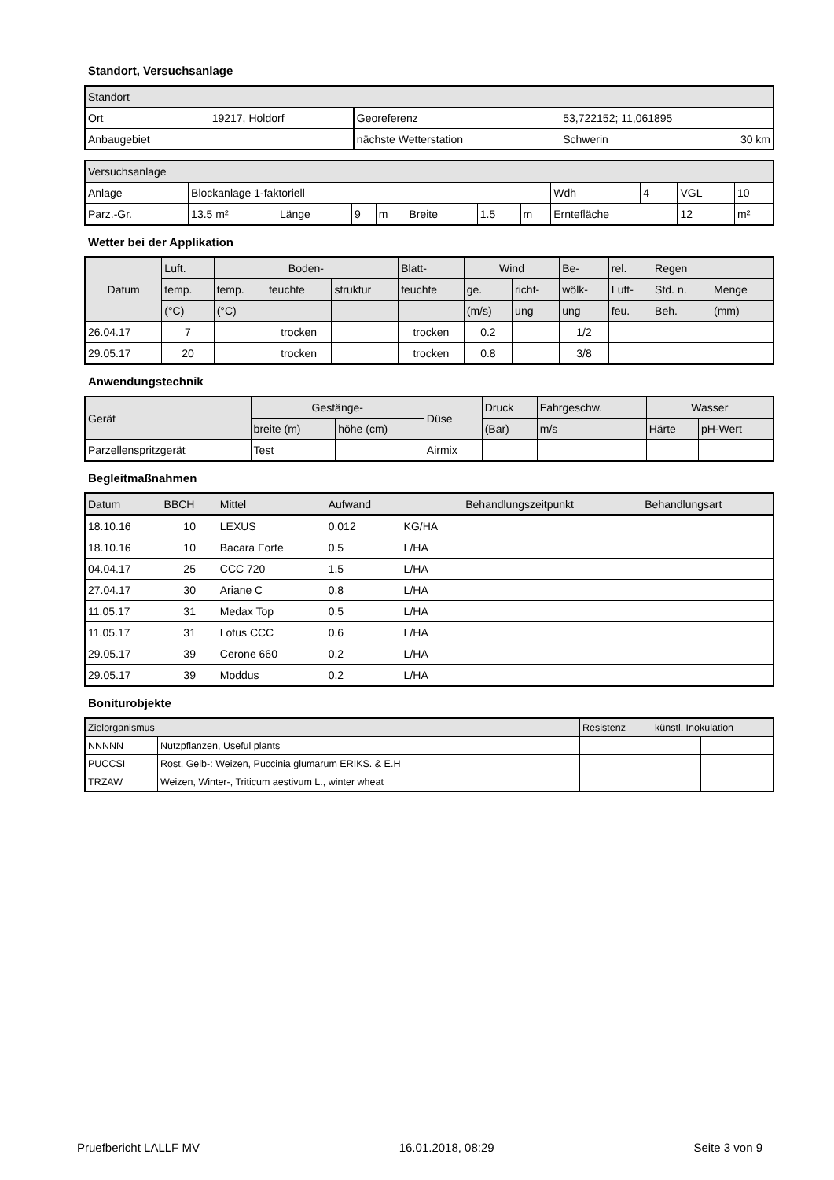Standort, Versuchsanlage
| Standort | | | | |
| Ort | 19217, Holdorf | Georeferenz | 53,722152; 11,061895 | |
| Anbaugebiet | | nächste Wetterstation | Schwerin | 30 km |
| Versuchsanlage | | | | | | | | | | | |
| Anlage | Blockanlage 1-faktoriell | | | | | | | Wdh | 4 | VGL | 10 |
| Parz.-Gr. | 13.5 m² | Länge | 9 | m | Breite | 1.5 | m | Erntefläche | | 12 | m² |
Wetter bei der Applikation
| Datum | Luft. | Boden- | | | Blatt- | Wind | | Be- | rel. | Regen | |
| --- | --- | --- | --- | --- | --- | --- | --- | --- | --- | --- | --- |
| | temp. | temp. | feuchte | struktur | feuchte | ge. | richt- | wölk- | Luft- | Std. n. | Menge |
| | (°C) | (°C) | | | | (m/s) | ung | ung | feu. | Beh. | (mm) |
| 26.04.17 | 7 | | trocken | | trocken | 0.2 | | 1/2 | | | |
| 29.05.17 | 20 | | trocken | | trocken | 0.8 | | 3/8 | | | |
Anwendungstechnik
| Gerät | Gestänge- | | Düse | Druck | Fahrgeschw. | Wasser | |
| --- | --- | --- | --- | --- | --- | --- | --- |
| | breite (m) | höhe (cm) | | (Bar) | m/s | Härte | pH-Wert |
| Parzellenspritzgerät | Test | | Airmix | | | | |
Begleitmaßnahmen
| Datum | BBCH | Mittel | Aufwand | | Behandlungszeitpunkt | Behandlungsart |
| --- | --- | --- | --- | --- | --- | --- |
| 18.10.16 | 10 | LEXUS | 0.012 | KG/HA | | |
| 18.10.16 | 10 | Bacara Forte | 0.5 | L/HA | | |
| 04.04.17 | 25 | CCC 720 | 1.5 | L/HA | | |
| 27.04.17 | 30 | Ariane C | 0.8 | L/HA | | |
| 11.05.17 | 31 | Medax Top | 0.5 | L/HA | | |
| 11.05.17 | 31 | Lotus CCC | 0.6 | L/HA | | |
| 29.05.17 | 39 | Cerone 660 | 0.2 | L/HA | | |
| 29.05.17 | 39 | Moddus | 0.2 | L/HA | | |
Boniturobjekte
| Zielorganismus | | Resistenz | künstl. Inokulation | |
| NNNNN | Nutzpflanzen, Useful plants | | | |
| PUCCSI | Rost, Gelb-: Weizen, Puccinia glumarum ERIKS. & E.H | | | |
| TRZAW | Weizen, Winter-, Triticum aestivum L., winter wheat | | | |
Pruefbericht LALLF MV 16.01.2018, 08:29 Seite 3 von 9